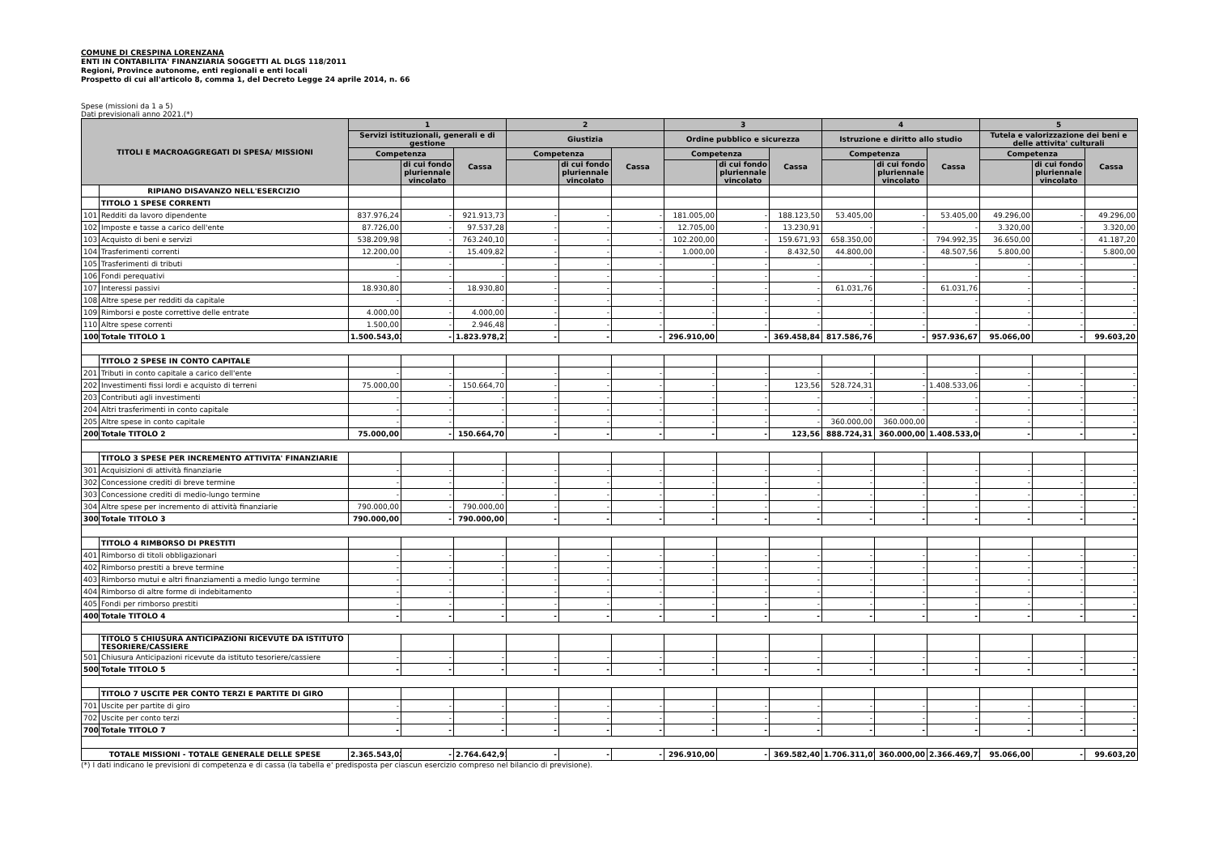COMUNE DI CRESPINA LORENZANA
ENTI IN CONTABILITA' FINANZIARIA SOGGETTI AL DLGS 118/2011
Regioni, Province autonome, enti regionali e enti locali
Prospetto di cui all'articolo 8, comma 1, del Decreto Legge 24 aprile 2014, n. 66
Spese (missioni da 1 a 5)
Dati previsionali anno 2021.(*)
| TITOLI E MACROAGGREGATI DI SPESA/ MISSIONI | | 1 | | | 2 | | | 3 | | | 4 | | | 5 | | |
| --- | --- | --- | --- | --- | --- | --- | --- | --- | --- | --- | --- | --- | --- | --- | --- | --- |
| | | Servizi istituzionali, generali e di gestione | | | Giustizia | | | Ordine pubblico e sicurezza | | | Istruzione e diritto allo studio | | | Tutela e valorizzazione dei beni e delle attivita' culturali | | |
| | | Competenza | | Cassa | Competenza | | Cassa | Competenza | | Cassa | Competenza | | Cassa | Competenza | | Cassa |
| | | | di cui fondo pluriennale vincolato | | | di cui fondo pluriennale vincolato | | | di cui fondo pluriennale vincolato | | | di cui fondo pluriennale vincolato | | | di cui fondo pluriennale vincolato | |
| | RIPIANO DISAVANZO NELL'ESERCIZIO | | | | | | | | | | | | | | | |
| | TITOLO 1 SPESE CORRENTI | | | | | | | | | | | | | | | |
| 101 | Redditi da lavoro dipendente | 837.976,24 | - | 921.913,73 | - | - | - | 181.005,00 | - | 188.123,50 | 53.405,00 | - | 53.405,00 | 49.296,00 | - | 49.296,00 |
| 102 | Imposte e tasse a carico dell'ente | 87.726,00 | - | 97.537,28 | - | - | - | 12.705,00 | - | 13.230,91 | - | - | - | 3.320,00 | - | 3.320,00 |
| 103 | Acquisto di beni e servizi | 538.209,98 | - | 763.240,10 | - | - | - | 102.200,00 | - | 159.671,93 | 658.350,00 | - | 794.992,35 | 36.650,00 | - | 41.187,20 |
| 104 | Trasferimenti correnti | 12.200,00 | - | 15.409,82 | - | - | - | 1.000,00 | - | 8.432,50 | 44.800,00 | - | 48.507,56 | 5.800,00 | - | 5.800,00 |
| 105 | Trasferimenti di tributi | - | - | - | - | - | - | - | - | - | - | - | - | - | - | - |
| 106 | Fondi perequativi | - | - | - | - | - | - | - | - | - | - | - | - | - | - | - |
| 107 | Interessi passivi | 18.930,80 | - | 18.930,80 | - | - | - | - | - | - | 61.031,76 | - | 61.031,76 | - | - | - |
| 108 | Altre spese per redditi da capitale | - | - | - | - | - | - | - | - | - | - | - | - | - | - | - |
| 109 | Rimborsi e poste correttive delle entrate | 4.000,00 | - | 4.000,00 | - | - | - | - | - | - | - | - | - | - | - | - |
| 110 | Altre spese correnti | 1.500,00 | - | 2.946,48 | - | - | - | - | - | - | - | - | - | - | - | - |
| 100 | Totale TITOLO 1 | 1.500.543,02 | - | 1.823.978,21 | - | - | - | 296.910,00 | - | 369.458,84 | 817.586,76 | - | 957.936,67 | 95.066,00 | - | 99.603,20 |
| | TITOLO 2 SPESE IN CONTO CAPITALE | | | | | | | | | | | | | | | |
| 201 | Tributi in conto capitale a carico dell'ente | - | - | - | - | - | - | - | - | - | - | - | - | - | - | - |
| 202 | Investimenti fissi lordi e acquisto di terreni | 75.000,00 | - | 150.664,70 | - | - | - | - | - | 123,56 | 528.724,31 | - | 1.408.533,06 | - | - | - |
| 203 | Contributi agli investimenti | - | - | - | - | - | - | - | - | - | - | - | - | - | - | - |
| 204 | Altri trasferimenti in conto capitale | - | - | - | - | - | - | - | - | - | - | - | - | - | - | - |
| 205 | Altre spese in conto capitale | - | - | - | - | - | - | - | - | - | 360.000,00 | 360.000,00 | - | - | - | - |
| 200 | Totale TITOLO 2 | 75.000,00 | - | 150.664,70 | - | - | - | - | - | 123,56 | 888.724,31 | 360.000,00 | 1.408.533,06 | - | - | - |
| | TITOLO 3 SPESE PER INCREMENTO ATTIVITA' FINANZIARIE | | | | | | | | | | | | | | | |
| 301 | Acquisizioni di attività finanziarie | - | - | - | - | - | - | - | - | - | - | - | - | - | - | - |
| 302 | Concessione crediti di breve termine | - | - | - | - | - | - | - | - | - | - | - | - | - | - | - |
| 303 | Concessione crediti di medio-lungo termine | - | - | - | - | - | - | - | - | - | - | - | - | - | - | - |
| 304 | Altre spese per incremento di attività finanziarie | 790.000,00 | - | 790.000,00 | - | - | - | - | - | - | - | - | - | - | - | - |
| 300 | Totale TITOLO 3 | 790.000,00 | - | 790.000,00 | - | - | - | - | - | - | - | - | - | - | - | - |
| | TITOLO 4 RIMBORSO DI PRESTITI | | | | | | | | | | | | | | | |
| 401 | Rimborso di titoli obbligazionari | - | - | - | - | - | - | - | - | - | - | - | - | - | - | - |
| 402 | Rimborso prestiti a breve termine | - | - | - | - | - | - | - | - | - | - | - | - | - | - | - |
| 403 | Rimborso mutui e altri finanziamenti a medio lungo termine | - | - | - | - | - | - | - | - | - | - | - | - | - | - | - |
| 404 | Rimborso di altre forme di indebitamento | - | - | - | - | - | - | - | - | - | - | - | - | - | - | - |
| 405 | Fondi per rimborso prestiti | - | - | - | - | - | - | - | - | - | - | - | - | - | - | - |
| 400 | Totale TITOLO 4 | - | - | - | - | - | - | - | - | - | - | - | - | - | - | - |
| | TITOLO 5 CHIUSURA ANTICIPAZIONI RICEVUTE DA ISTITUTO TESORIERE/CASSIERE | | | | | | | | | | | | | | | |
| 501 | Chiusura Anticipazioni ricevute da istituto tesoriere/cassiere | - | - | - | - | - | - | - | - | - | - | - | - | - | - | - |
| 500 | Totale TITOLO 5 | - | - | - | - | - | - | - | - | - | - | - | - | - | - | - |
| | TITOLO 7 USCITE PER CONTO TERZI E PARTITE DI GIRO | | | | | | | | | | | | | | | |
| 701 | Uscite per partite di giro | - | - | - | - | - | - | - | - | - | - | - | - | - | - | - |
| 702 | Uscite per conto terzi | - | - | - | - | - | - | - | - | - | - | - | - | - | - | - |
| 700 | Totale TITOLO 7 | - | - | - | - | - | - | - | - | - | - | - | - | - | - | - |
| TOTALE MISSIONI - TOTALE GENERALE DELLE SPESE | | 2.365.543,02 | - | 2.764.642,91 | - | - | - | 296.910,00 | - | 369.582,40 | 1.706.311,07 | 360.000,00 | 2.366.469,73 | 95.066,00 | - | 99.603,20 |
(*) I dati indicano le previsioni di competenza e di cassa (la tabella e' predisposta per ciascun esercizio compreso nel bilancio di previsione).